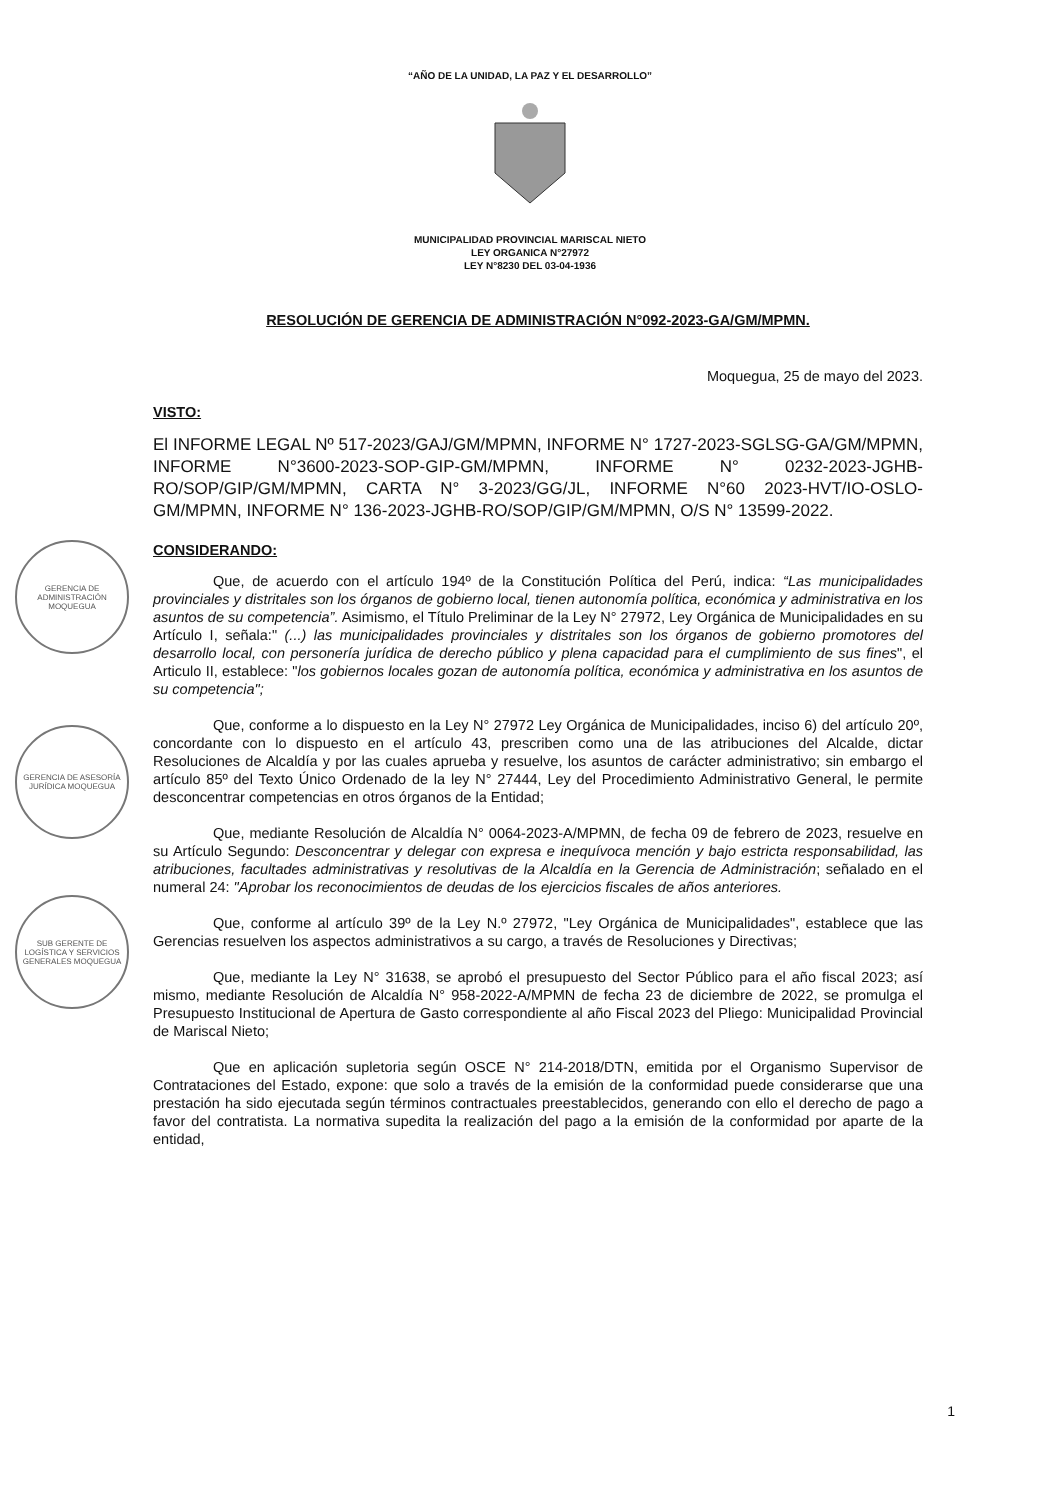“AÑO DE LA UNIDAD, LA PAZ Y EL DESARROLLO”
MUNICIPALIDAD PROVINCIAL MARISCAL NIETO
LEY ORGANICA N°27972
LEY N°8230 DEL 03-04-1936
RESOLUCIÓN DE GERENCIA DE ADMINISTRACIÓN N°092-2023-GA/GM/MPMN.
Moquegua, 25 de mayo del 2023.
VISTO:
El INFORME LEGAL Nº 517-2023/GAJ/GM/MPMN, INFORME N° 1727-2023-SGLSG-GA/GM/MPMN, INFORME N°3600-2023-SOP-GIP-GM/MPMN, INFORME N° 0232-2023-JGHB-RO/SOP/GIP/GM/MPMN, CARTA N° 3-2023/GG/JL, INFORME N°60 2023-HVT/IO-OSLO-GM/MPMN, INFORME N° 136-2023-JGHB-RO/SOP/GIP/GM/MPMN, O/S N° 13599-2022.
CONSIDERANDO:
Que, de acuerdo con el artículo 194º de la Constitución Política del Perú, indica: “Las municipalidades provinciales y distritales son los órganos de gobierno local, tienen autonomía política, económica y administrativa en los asuntos de su competencia”. Asimismo, el Título Preliminar de la Ley N° 27972, Ley Orgánica de Municipalidades en su Artículo I, señala:" (...) las municipalidades provinciales y distritales son los órganos de gobierno promotores del desarrollo local, con personería jurídica de derecho público y plena capacidad para el cumplimiento de sus fines", el Articulo II, establece: "los gobiernos locales gozan de autonomía política, económica y administrativa en los asuntos de su competencia";
Que, conforme a lo dispuesto en la Ley N° 27972 Ley Orgánica de Municipalidades, inciso 6) del artículo 20º, concordante con lo dispuesto en el artículo 43, prescriben como una de las atribuciones del Alcalde, dictar Resoluciones de Alcaldía y por las cuales aprueba y resuelve, los asuntos de carácter administrativo; sin embargo el artículo 85º del Texto Único Ordenado de la ley N° 27444, Ley del Procedimiento Administrativo General, le permite desconcentrar competencias en otros órganos de la Entidad;
Que, mediante Resolución de Alcaldía N° 0064-2023-A/MPMN, de fecha 09 de febrero de 2023, resuelve en su Artículo Segundo: Desconcentrar y delegar con expresa e inequívoca mención y bajo estricta responsabilidad, las atribuciones, facultades administrativas y resolutivas de la Alcaldía en la Gerencia de Administración; señalado en el numeral 24: "Aprobar los reconocimientos de deudas de los ejercicios fiscales de años anteriores.
Que, conforme al artículo 39º de la Ley N.º 27972, "Ley Orgánica de Municipalidades", establece que las Gerencias resuelven los aspectos administrativos a su cargo, a través de Resoluciones y Directivas;
Que, mediante la Ley N° 31638, se aprobó el presupuesto del Sector Público para el año fiscal 2023; así mismo, mediante Resolución de Alcaldía N° 958-2022-A/MPMN de fecha 23 de diciembre de 2022, se promulga el Presupuesto Institucional de Apertura de Gasto correspondiente al año Fiscal 2023 del Pliego: Municipalidad Provincial de Mariscal Nieto;
Que en aplicación supletoria según OSCE N° 214-2018/DTN, emitida por el Organismo Supervisor de Contrataciones del Estado, expone: que solo a través de la emisión de la conformidad puede considerarse que una prestación ha sido ejecutada según términos contractuales preestablecidos, generando con ello el derecho de pago a favor del contratista. La normativa supedita la realización del pago a la emisión de la conformidad por aparte de la entidad,
1
GERENCIA DE ADMINISTRACIÓN MOQUEGUA
GERENCIA DE ASESORÍA JURÍDICA MOQUEGUA
SUB GERENTE DE LOGÍSTICA Y SERVICIOS GENERALES MOQUEGUA